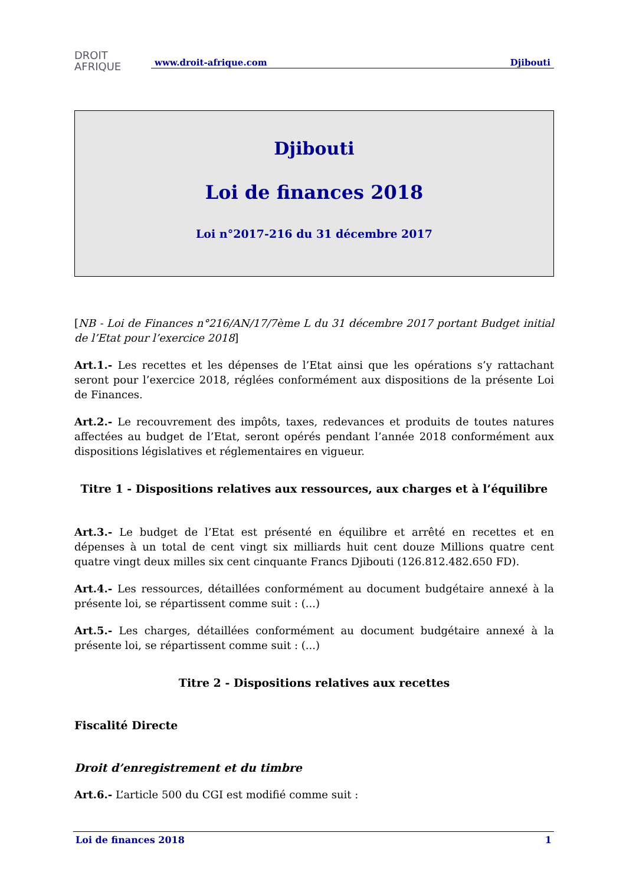DROIT
AFRIQUE
www.droit-afrique.com Djibouti
Djibouti
Loi de finances 2018
Loi n°2017-216 du 31 décembre 2017
[NB - Loi de Finances n°216/AN/17/7ème L du 31 décembre 2017 portant Budget initial de l’Etat pour l’exercice 2018]
Art.1.- Les recettes et les dépenses de l’Etat ainsi que les opérations s’y rattachant seront pour l’exercice 2018, réglées conformément aux dispositions de la présente Loi de Finances.
Art.2.- Le recouvrement des impôts, taxes, redevances et produits de toutes natures affectées au budget de l’Etat, seront opérés pendant l’année 2018 conformément aux dispositions législatives et réglementaires en vigueur.
Titre 1 - Dispositions relatives aux ressources, aux charges et à l’équilibre
Art.3.- Le budget de l’Etat est présenté en équilibre et arrêté en recettes et en dépenses à un total de cent vingt six milliards huit cent douze Millions quatre cent quatre vingt deux milles six cent cinquante Francs Djibouti (126.812.482.650 FD).
Art.4.- Les ressources, détaillées conformément au document budgétaire annexé à la présente loi, se répartissent comme suit : (...)
Art.5.- Les charges, détaillées conformément au document budgétaire annexé à la présente loi, se répartissent comme suit : (...)
Titre 2 - Dispositions relatives aux recettes
Fiscalité Directe
Droit d’enregistrement et du timbre
Art.6.- L’article 500 du CGI est modifié comme suit :
Loi de finances 2018 1